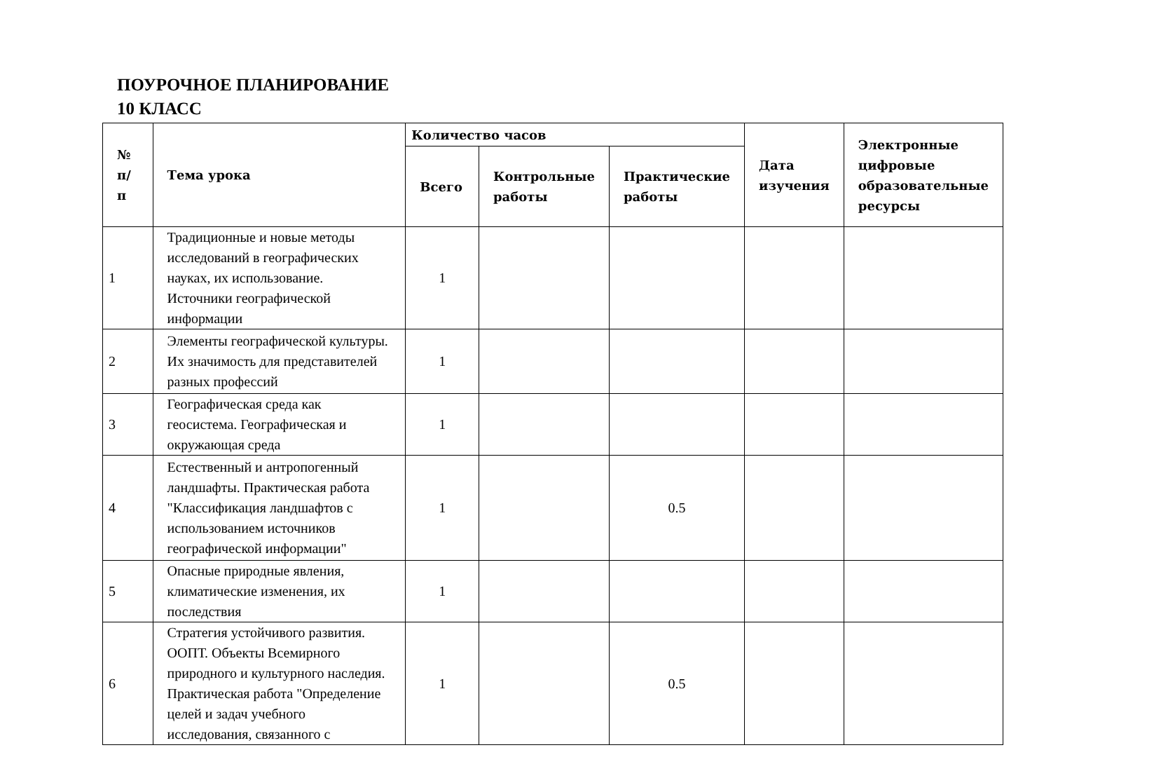ПОУРОЧНОЕ ПЛАНИРОВАНИЕ
10 КЛАСС
| № п/п | Тема урока | Количество часов | | | Дата изучения | Электронные цифровые образовательные ресурсы |
| --- | --- | --- | --- | --- | --- | --- |
| | | Всего | Контрольные работы | Практические работы | | |
| 1 | Традиционные и новые методы исследований в географических науках, их использование. Источники географической информации | 1 | | | | |
| 2 | Элементы географической культуры. Их значимость для представителей разных профессий | 1 | | | | |
| 3 | Географическая среда как геосистема. Географическая и окружающая среда | 1 | | | | |
| 4 | Естественный и антропогенный ландшафты. Практическая работа "Классификация ландшафтов с использованием источников географической информации" | 1 | | 0.5 | | |
| 5 | Опасные природные явления, климатические изменения, их последствия | 1 | | | | |
| 6 | Стратегия устойчивого развития. ООПТ. Объекты Всемирного природного и культурного наследия. Практическая работа "Определение целей и задач учебного исследования, связанного с | 1 | | 0.5 | | |